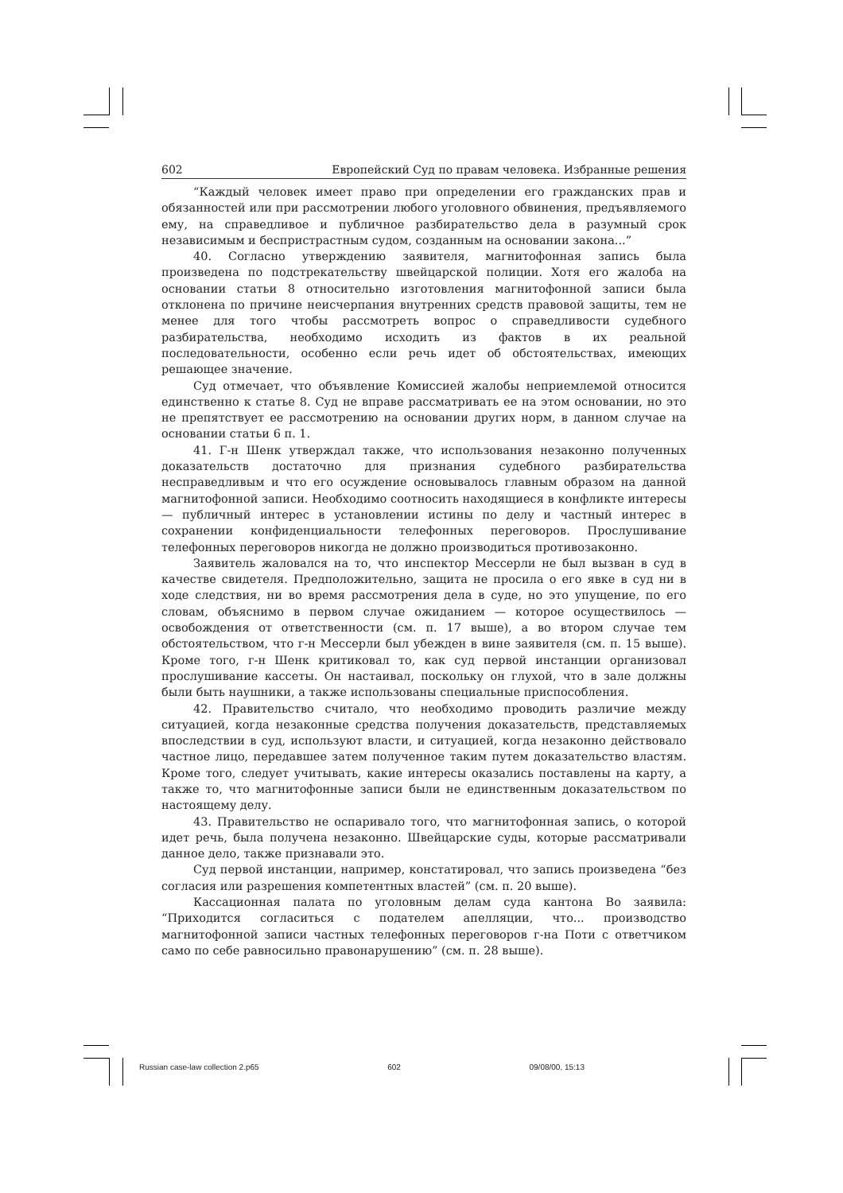602 Европейский Суд по правам человека. Избранные решения
“Каждый человек имеет право при определении его гражданских прав и обязанностей или при рассмотрении любого уголовного обвинения, предъявляемого ему, на справедливое и публичное разбирательство дела в разумный срок независимым и беспристрастным судом, созданным на основании закона...”
40. Согласно утверждению заявителя, магнитофонная запись была произведена по подстрекательству швейцарской полиции. Хотя его жалоба на основании статьи 8 относительно изготовления магнитофонной записи была отклонена по причине неисчерпания внутренних средств правовой защиты, тем не менее для того чтобы рассмотреть вопрос о справедливости судебного разбирательства, необходимо исходить из фактов в их реальной последовательности, особенно если речь идет об обстоятельствах, имеющих решающее значение.
Суд отмечает, что объявление Комиссией жалобы неприемлемой относится единственно к статье 8. Суд не вправе рассматривать ее на этом основании, но это не препятствует ее рассмотрению на основании других норм, в данном случае на основании статьи 6 п. 1.
41. Г-н Шенк утверждал также, что использования незаконно полученных доказательств достаточно для признания судебного разбирательства несправедливым и что его осуждение основывалось главным образом на данной магнитофонной записи. Необходимо соотносить находящиеся в конфликте интересы — публичный интерес в установлении истины по делу и частный интерес в сохранении конфиденциальности телефонных переговоров. Прослушивание телефонных переговоров никогда не должно производиться противозаконно.
Заявитель жаловался на то, что инспектор Мессерли не был вызван в суд в качестве свидетеля. Предположительно, защита не просила о его явке в суд ни в ходе следствия, ни во время рассмотрения дела в суде, но это упущение, по его словам, объяснимо в первом случае ожиданием — которое осуществилось — освобождения от ответственности (см. п. 17 выше), а во втором случае тем обстоятельством, что г-н Мессерли был убежден в вине заявителя (см. п. 15 выше). Кроме того, г-н Шенк критиковал то, как суд первой инстанции организовал прослушивание кассеты. Он настаивал, поскольку он глухой, что в зале должны были быть наушники, а также использованы специальные приспособления.
42. Правительство считало, что необходимо проводить различие между ситуацией, когда незаконные средства получения доказательств, представляемых впоследствии в суд, используют власти, и ситуацией, когда незаконно действовало частное лицо, передавшее затем полученное таким путем доказательство властям. Кроме того, следует учитывать, какие интересы оказались поставлены на карту, а также то, что магнитофонные записи были не единственным доказательством по настоящему делу.
43. Правительство не оспаривало того, что магнитофонная запись, о которой идет речь, была получена незаконно. Швейцарские суды, которые рассматривали данное дело, также признавали это.
Суд первой инстанции, например, констатировал, что запись произведена “без согласия или разрешения компетентных властей” (см. п. 20 выше).
Кассационная палата по уголовным делам суда кантона Во заявила: “Приходится согласиться с подателем апелляции, что... производство магнитофонной записи частных телефонных переговоров г-на Поти с ответчиком само по себе равносильно правонарушению” (см. п. 28 выше).
Russian case-law collection 2.p65 602 09/08/00, 15:13